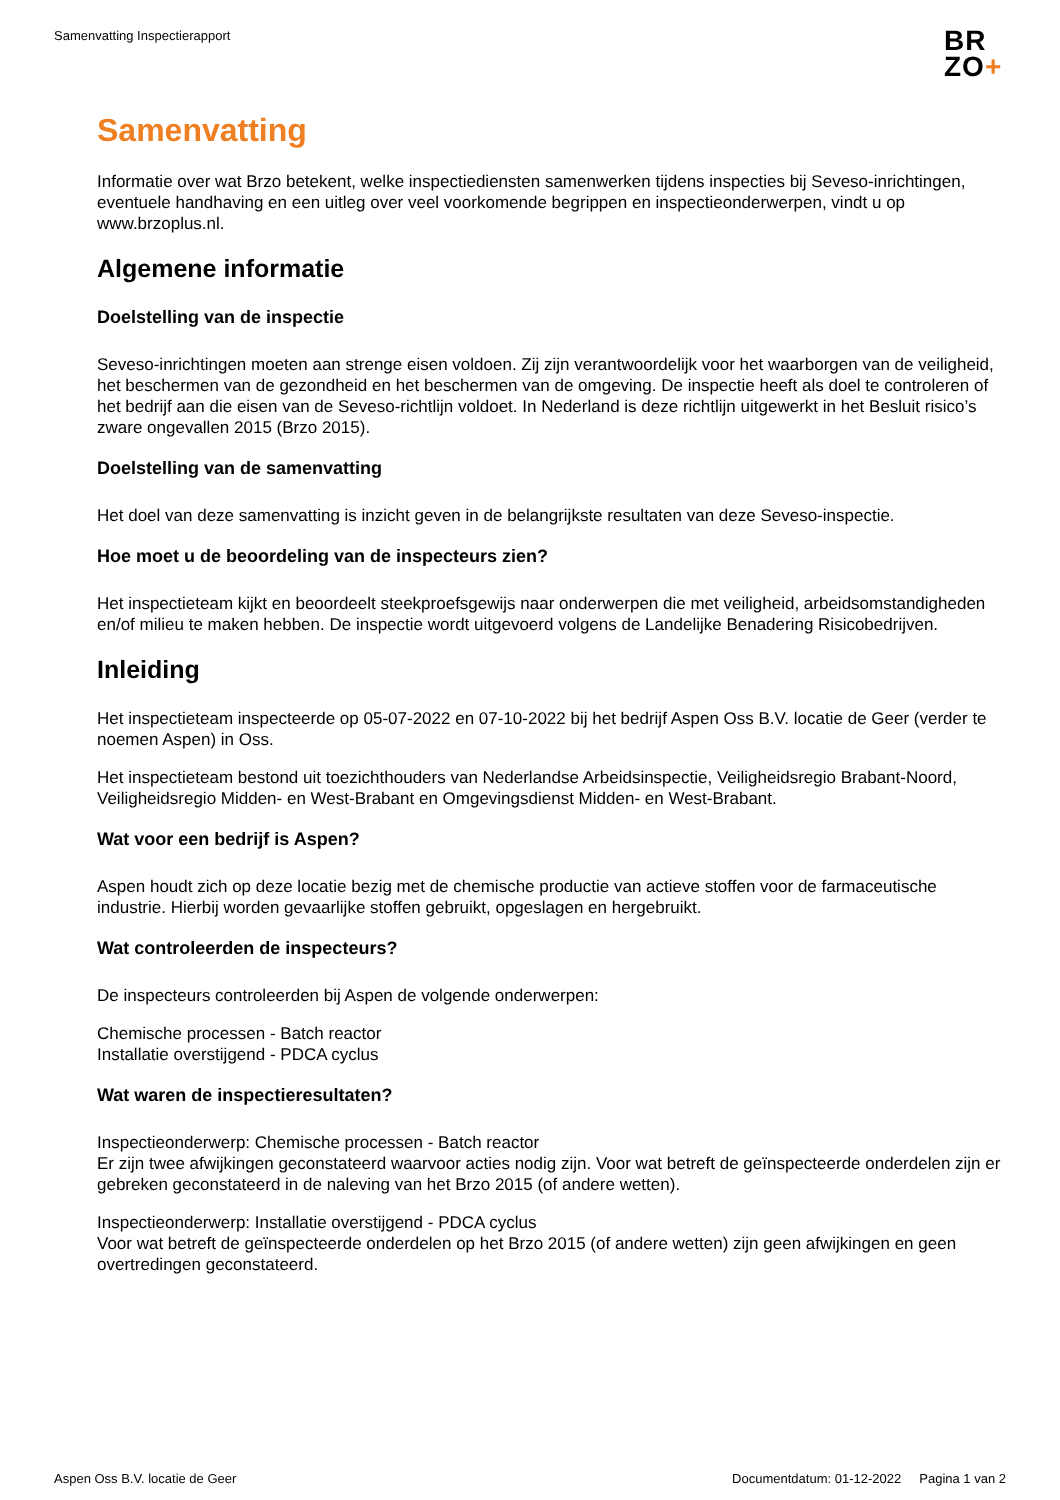Samenvatting Inspectierapport
BR
ZO+
Samenvatting
Informatie over wat Brzo betekent, welke inspectiediensten samenwerken tijdens inspecties bij Seveso-inrichtingen, eventuele handhaving en een uitleg over veel voorkomende begrippen en inspectieonderwerpen, vindt u op www.brzoplus.nl.
Algemene informatie
Doelstelling van de inspectie
Seveso-inrichtingen moeten aan strenge eisen voldoen. Zij zijn verantwoordelijk voor het waarborgen van de veiligheid, het beschermen van de gezondheid en het beschermen van de omgeving. De inspectie heeft als doel te controleren of het bedrijf aan die eisen van de Seveso-richtlijn voldoet. In Nederland is deze richtlijn uitgewerkt in het Besluit risico’s zware ongevallen 2015 (Brzo 2015).
Doelstelling van de samenvatting
Het doel van deze samenvatting is inzicht geven in de belangrijkste resultaten van deze Seveso-inspectie.
Hoe moet u de beoordeling van de inspecteurs zien?
Het inspectieteam kijkt en beoordeelt steekproefsgewijs naar onderwerpen die met veiligheid, arbeidsomstandigheden en/of milieu te maken hebben. De inspectie wordt uitgevoerd volgens de Landelijke Benadering Risicobedrijven.
Inleiding
Het inspectieteam inspecteerde op 05-07-2022 en 07-10-2022 bij het bedrijf Aspen Oss B.V. locatie de Geer (verder te noemen Aspen) in Oss.
Het inspectieteam bestond uit toezichthouders van Nederlandse Arbeidsinspectie, Veiligheidsregio Brabant-Noord, Veiligheidsregio Midden- en West-Brabant en Omgevingsdienst Midden- en West-Brabant.
Wat voor een bedrijf is Aspen?
Aspen houdt zich op deze locatie bezig met de chemische productie van actieve stoffen voor de farmaceutische industrie. Hierbij worden gevaarlijke stoffen gebruikt, opgeslagen en hergebruikt.
Wat controleerden de inspecteurs?
De inspecteurs controleerden bij Aspen de volgende onderwerpen:
Chemische processen - Batch reactor
Installatie overstijgend - PDCA cyclus
Wat waren de inspectieresultaten?
Inspectieonderwerp: Chemische processen - Batch reactor
Er zijn twee afwijkingen geconstateerd waarvoor acties nodig zijn. Voor wat betreft de geïnspecteerde onderdelen zijn er gebreken geconstateerd in de naleving van het Brzo 2015 (of andere wetten).
Inspectieonderwerp: Installatie overstijgend - PDCA cyclus
Voor wat betreft de geïnspecteerde onderdelen op het Brzo 2015 (of andere wetten) zijn geen afwijkingen en geen overtredingen geconstateerd.
Aspen Oss B.V. locatie de Geer Documentdatum: 01-12-2022 Pagina 1 van 2